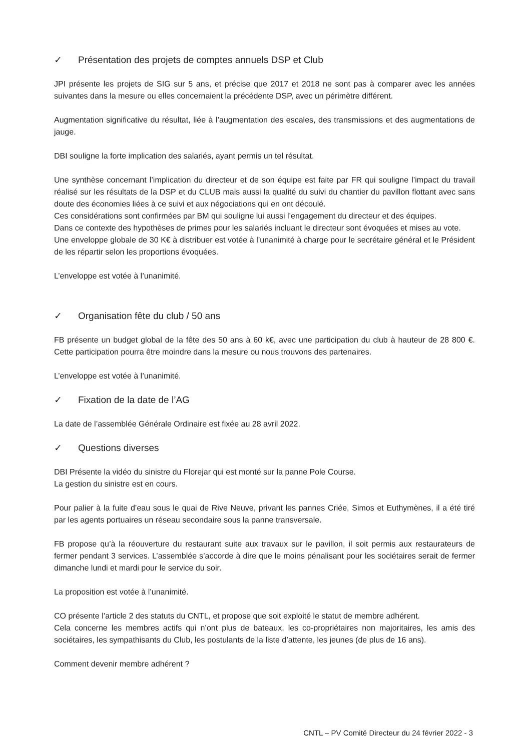✓ Présentation des projets de comptes annuels DSP et Club
JPI présente les projets de SIG sur 5 ans, et précise que 2017 et 2018 ne sont pas à comparer avec les années suivantes dans la mesure ou elles concernaient la précédente DSP, avec un périmètre différent.
Augmentation significative du résultat, liée à l’augmentation des escales, des transmissions et des augmentations de jauge.
DBI souligne la forte implication des salariés, ayant permis un tel résultat.
Une synthèse concernant l’implication du directeur et de son équipe est faite par FR qui souligne l’impact du travail réalisé sur les résultats de la DSP et du CLUB mais aussi la qualité du suivi du chantier du pavillon flottant avec sans doute des économies liées à ce suivi et aux négociations qui en ont découlé.
Ces considérations sont confirmées par BM qui souligne lui aussi l’engagement du directeur et des équipes.
Dans ce contexte des hypothèses de primes pour les salariés incluant le directeur sont évoquées et mises au vote.
Une enveloppe globale de 30 K€ à distribuer est votée à l’unanimité à charge pour le secrétaire général et le Président de les répartir selon les proportions évoquées.
L’enveloppe est votée à l’unanimité.
✓ Organisation fête du club / 50 ans
FB présente un budget global de la fête des 50 ans à 60 k€, avec une participation du club à hauteur de 28 800 €. Cette participation pourra être moindre dans la mesure ou nous trouvons des partenaires.
L’enveloppe est votée à l’unanimité.
✓ Fixation de la date de l’AG
La date de l’assemblée Générale Ordinaire est fixée au 28 avril 2022.
✓ Questions diverses
DBI Présente la vidéo du sinistre du Florejar qui est monté sur la panne Pole Course.
La gestion du sinistre est en cours.
Pour palier à la fuite d’eau sous le quai de Rive Neuve, privant les pannes Criée, Simos et Euthymènes, il a été tiré par les agents portuaires un réseau secondaire sous la panne transversale.
FB propose qu’à la réouverture du restaurant suite aux travaux sur le pavillon, il soit permis aux restaurateurs de fermer pendant 3 services. L’assemblée s’accorde à dire que le moins pénalisant pour les sociétaires serait de fermer dimanche lundi et mardi pour le service du soir.
La proposition est votée à l’unanimité.
CO présente l’article 2 des statuts du CNTL, et propose que soit exploité le statut de membre adhérent.
Cela concerne les membres actifs qui n’ont plus de bateaux, les co-propriétaires non majoritaires, les amis des sociétaires, les sympathisants du Club, les postulants de la liste d’attente, les jeunes (de plus de 16 ans).
Comment devenir membre adhérent ?
CNTL – PV Comité Directeur du 24 février 2022 - 3